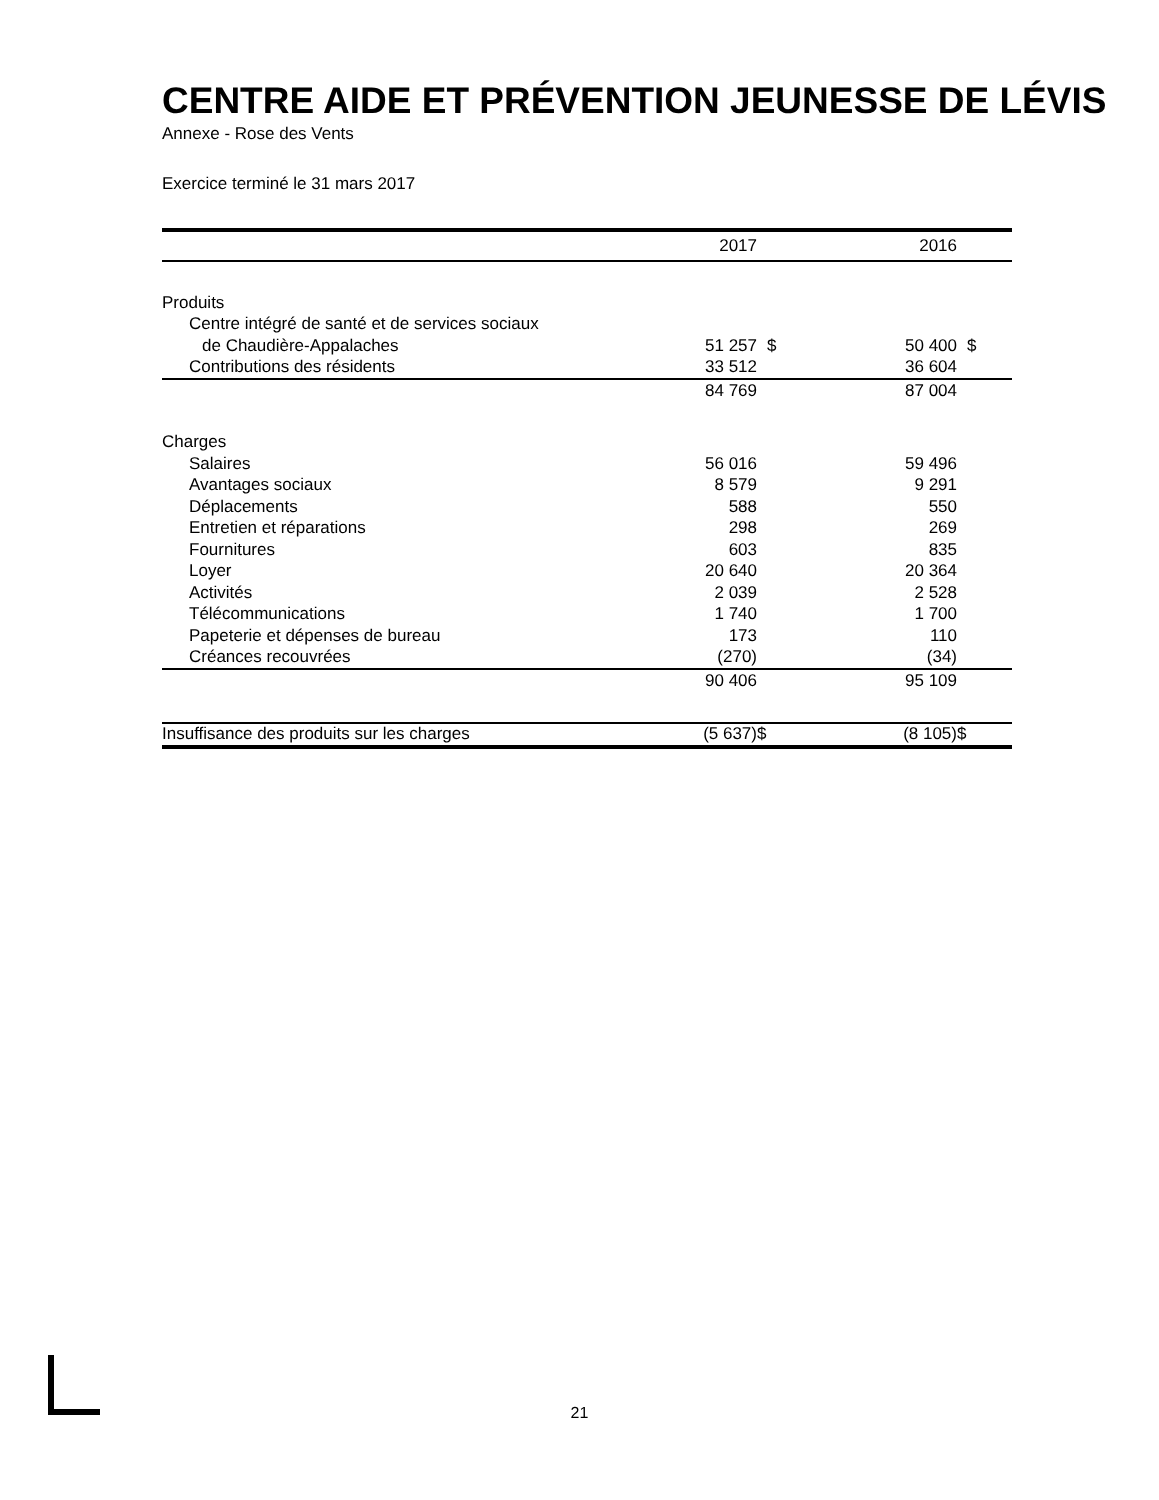CENTRE AIDE ET PRÉVENTION JEUNESSE DE LÉVIS
Annexe - Rose des Vents
Exercice terminé le 31 mars 2017
| | 2017 | | 2016 | |
| --- | --- | --- | --- | --- |
| Produits | | | | |
| Centre intégré de santé et de services sociaux | | | | |
| de Chaudière-Appalaches | 51 257 | $ | 50 400 | $ |
| Contributions des résidents | 33 512 | | 36 604 | |
| | 84 769 | | 87 004 | |
| Charges | | | | |
| Salaires | 56 016 | | 59 496 | |
| Avantages sociaux | 8 579 | | 9 291 | |
| Déplacements | 588 | | 550 | |
| Entretien et réparations | 298 | | 269 | |
| Fournitures | 603 | | 835 | |
| Loyer | 20 640 | | 20 364 | |
| Activités | 2 039 | | 2 528 | |
| Télécommunications | 1 740 | | 1 700 | |
| Papeterie et dépenses de bureau | 173 | | 110 | |
| Créances recouvrées | (270) | | (34) | |
| | 90 406 | | 95 109 | |
| Insuffisance des produits sur les charges | (5 637) | $ | (8 105) | $ |
21